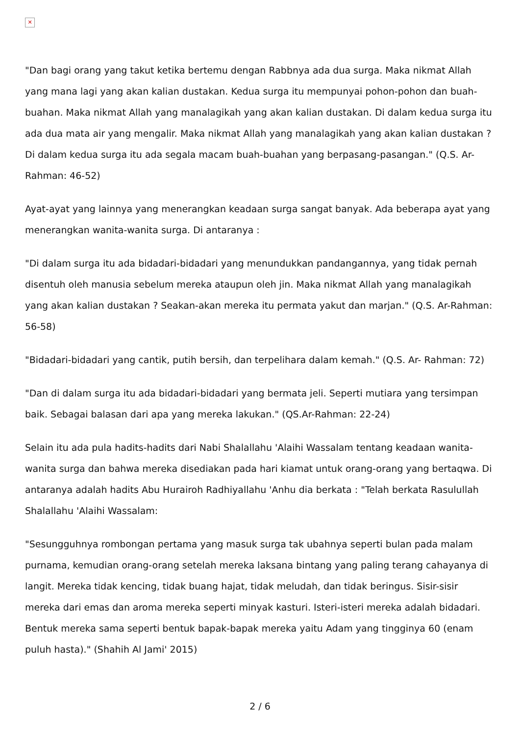✕
"Dan bagi orang yang takut ketika bertemu dengan Rabbnya ada dua surga. Maka nikmat Allah yang mana lagi yang akan kalian dustakan. Kedua surga itu mempunyai pohon-pohon dan buah-buahan. Maka nikmat Allah yang manalagikah yang akan kalian dustakan. Di dalam kedua surga itu ada dua mata air yang mengalir. Maka nikmat Allah yang manalagikah yang akan kalian dustakan ? Di dalam kedua surga itu ada segala macam buah-buahan yang berpasang-pasangan." (Q.S. Ar-Rahman: 46-52)
Ayat-ayat yang lainnya yang menerangkan keadaan surga sangat banyak. Ada beberapa ayat yang menerangkan wanita-wanita surga. Di antaranya :
"Di dalam surga itu ada bidadari-bidadari yang menundukkan pandangannya, yang tidak pernah disentuh oleh manusia sebelum mereka ataupun oleh jin. Maka nikmat Allah yang manalagikah yang akan kalian dustakan ? Seakan-akan mereka itu permata yakut dan marjan." (Q.S. Ar-Rahman: 56-58)
"Bidadari-bidadari yang cantik, putih bersih, dan terpelihara dalam kemah." (Q.S. Ar- Rahman: 72)
"Dan di dalam surga itu ada bidadari-bidadari yang bermata jeli. Seperti mutiara yang tersimpan baik. Sebagai balasan dari apa yang mereka lakukan." (QS.Ar-Rahman: 22-24)
Selain itu ada pula hadits-hadits dari Nabi Shalallahu 'Alaihi Wassalam tentang keadaan wanita-wanita surga dan bahwa mereka disediakan pada hari kiamat untuk orang-orang yang bertaqwa. Di antaranya adalah hadits Abu Hurairoh Radhiyallahu 'Anhu dia berkata : "Telah berkata Rasulullah Shalallahu 'Alaihi Wassalam:
"Sesungguhnya rombongan pertama yang masuk surga tak ubahnya seperti bulan pada malam purnama, kemudian orang-orang setelah mereka laksana bintang yang paling terang cahayanya di langit. Mereka tidak kencing, tidak buang hajat, tidak meludah, dan tidak beringus. Sisir-sisir mereka dari emas dan aroma mereka seperti minyak kasturi. Isteri-isteri mereka adalah bidadari. Bentuk mereka sama seperti bentuk bapak-bapak mereka yaitu Adam yang tingginya 60 (enam puluh hasta)." (Shahih Al Jami' 2015)
2 / 6